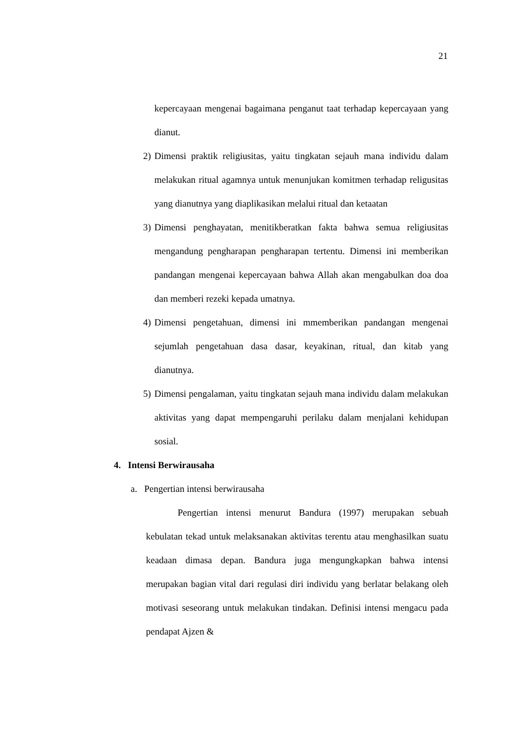21
kepercayaan mengenai bagaimana penganut taat terhadap kepercayaan yang dianut.
2) Dimensi praktik religiusitas, yaitu tingkatan sejauh mana individu dalam melakukan ritual agamnya untuk menunjukan komitmen terhadap religusitas yang dianutnya yang diaplikasikan melalui ritual dan ketaatan
3) Dimensi penghayatan, menitikberatkan fakta bahwa semua religiusitas mengandung pengharapan pengharapan tertentu. Dimensi ini memberikan pandangan mengenai kepercayaan bahwa Allah akan mengabulkan doa doa dan memberi rezeki kepada umatnya.
4) Dimensi pengetahuan, dimensi ini mmemberikan pandangan mengenai sejumlah pengetahuan dasa dasar, keyakinan, ritual, dan kitab yang dianutnya.
5) Dimensi pengalaman, yaitu tingkatan sejauh mana individu dalam melakukan aktivitas yang dapat mempengaruhi perilaku dalam menjalani kehidupan sosial.
4. Intensi Berwirausaha
a. Pengertian intensi berwirausaha
Pengertian intensi menurut Bandura (1997) merupakan sebuah kebulatan tekad untuk melaksanakan aktivitas terentu atau menghasilkan suatu keadaan dimasa depan. Bandura juga mengungkapkan bahwa intensi merupakan bagian vital dari regulasi diri individu yang berlatar belakang oleh motivasi seseorang untuk melakukan tindakan. Definisi intensi mengacu pada pendapat Ajzen &